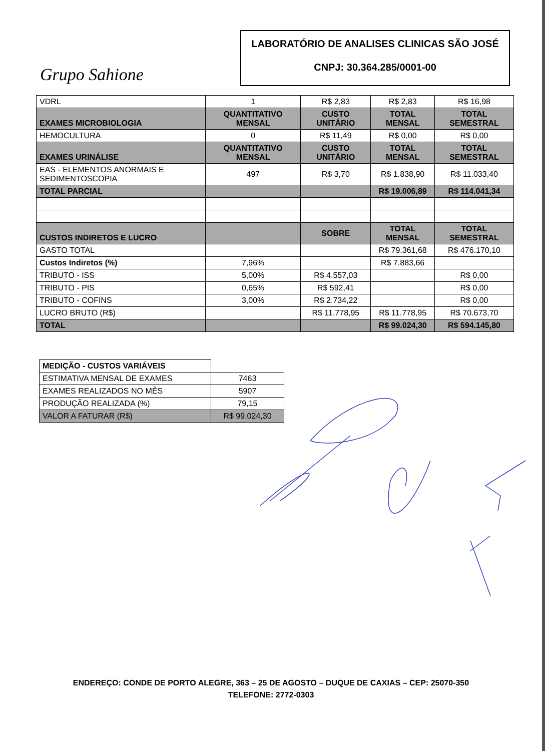Grupo Sahione
LABORATÓRIO DE ANALISES CLINICAS SÃO JOSÉ
CNPJ: 30.364.285/0001-00
| VDRL | 1 | R$ 2,83 | R$ 2,83 | R$ 16,98 |
| EXAMES MICROBIOLOGIA | QUANTITATIVO MENSAL | CUSTO UNITÁRIO | TOTAL MENSAL | TOTAL SEMESTRAL |
| HEMOCULTURA | 0 | R$ 11,49 | R$ 0,00 | R$ 0,00 |
| EXAMES URINÁLISE | QUANTITATIVO MENSAL | CUSTO UNITÁRIO | TOTAL MENSAL | TOTAL SEMESTRAL |
| EAS - ELEMENTOS ANORMAIS E SEDIMENTOSCOPIA | 497 | R$ 3,70 | R$ 1.838,90 | R$ 11.033,40 |
| TOTAL PARCIAL | | | R$ 19.006,89 | R$ 114.041,34 |
| CUSTOS INDIRETOS E LUCRO | | SOBRE | TOTAL MENSAL | TOTAL SEMESTRAL |
| GASTO TOTAL | | | R$ 79.361,68 | R$ 476.170,10 |
| Custos Indiretos (%) | 7,96% | | R$ 7.883,66 | |
| TRIBUTO - ISS | 5,00% | R$ 4.557,03 | | R$ 0,00 |
| TRIBUTO - PIS | 0,65% | R$ 592,41 | | R$ 0,00 |
| TRIBUTO - COFINS | 3,00% | R$ 2.734,22 | | R$ 0,00 |
| LUCRO BRUTO (R$) | | R$ 11.778,95 | R$ 11.778,95 | R$ 70.673,70 |
| TOTAL | | | R$ 99.024,30 | R$ 594.145,80 |
| MEDIÇÃO - CUSTOS VARIÁVEIS | |
| ESTIMATIVA MENSAL DE EXAMES | 7463 |
| EXAMES REALIZADOS NO MÊS | 5907 |
| PRODUÇÃO REALIZADA (%) | 79,15 |
| VALOR A FATURAR (R$) | R$ 99.024,30 |
ENDEREÇO: CONDE DE PORTO ALEGRE, 363 – 25 DE AGOSTO – DUQUE DE CAXIAS – CEP: 25070-350
TELEFONE: 2772-0303